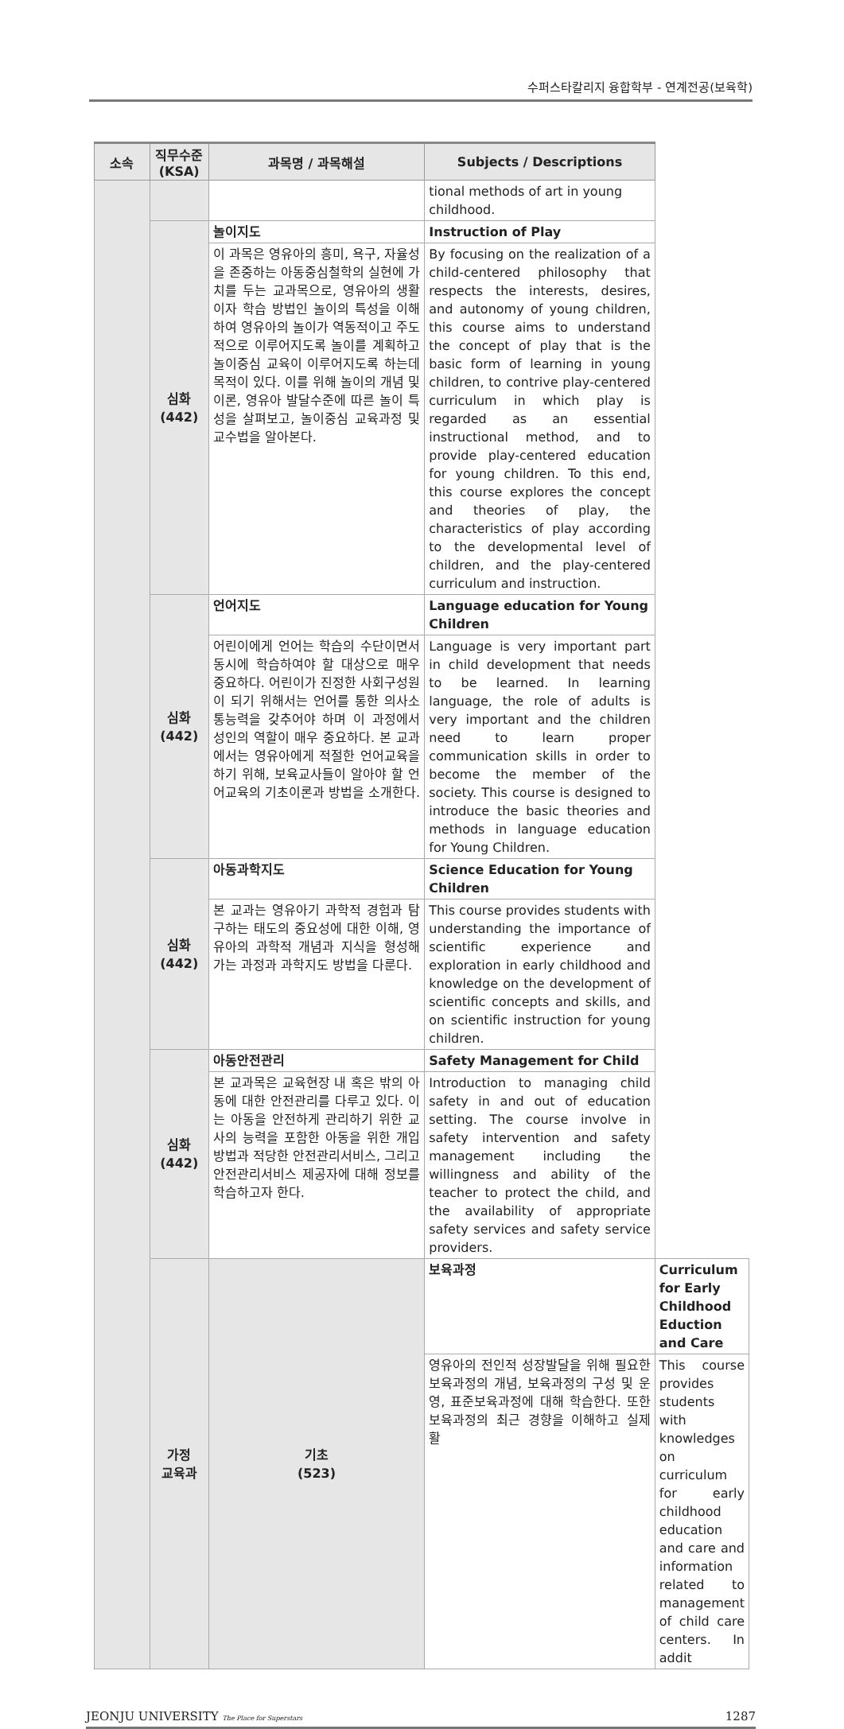수퍼스타칼리지 융합학부 - 연계전공(보육학)
| 소속 | 직무수준 (KSA) | 과목명 / 과목해설 | Subjects / Descriptions | |
| --- | --- | --- | --- | --- |
| | | | tional methods of art in young childhood. | |
| | 심화 (442) | 놀이지도 | Instruction of Play | |
| | | 이 과목은 영유아의 흥미, 욕구, 자율성을 존중하는 아동중심철학의 실현에 가치를 두는 교과목으로, 영유아의 생활이자 학습 방법인 놀이의 특성을 이해하여 영유아의 놀이가 역동적이고 주도적으로 이루어지도록 놀이를 계획하고 놀이중심 교육이 이루어지도록 하는데 목적이 있다. 이를 위해 놀이의 개념 및 이론, 영유아 발달수준에 따른 놀이 특성을 살펴보고, 놀이중심 교육과정 및 교수법을 알아본다. | By focusing on the realization of a child-centered philosophy that respects the interests, desires, and autonomy of young children, this course aims to understand the concept of play that is the basic form of learning in young children, to contrive play-centered curriculum in which play is regarded as an essential instructional method, and to provide play-centered education for young children. To this end, this course explores the concept and theories of play, the characteristics of play according to the developmental level of children, and the play-centered curriculum and instruction. | |
| | 심화 (442) | 언어지도 | Language education for Young Children | |
| | | 어린이에게 언어는 학습의 수단이면서 동시에 학습하여야 할 대상으로 매우 중요하다. 어린이가 진정한 사회구성원이 되기 위해서는 언어를 통한 의사소통능력을 갖추어야 하며 이 과정에서 성인의 역할이 매우 중요하다. 본 교과에서는 영유아에게 적절한 언어교육을 하기 위해, 보육교사들이 알아야 할 언어교육의 기초이론과 방법을 소개한다. | Language is very important part in child development that needs to be learned. In learning language, the role of adults is very important and the children need to learn proper communication skills in order to become the member of the society. This course is designed to introduce the basic theories and methods in language education for Young Children. | |
| | 심화 (442) | 아동과학지도 | Science Education for Young Children | |
| | | 본 교과는 영유아기 과학적 경험과 탐구하는 태도의 중요성에 대한 이해, 영유아의 과학적 개념과 지식을 형성해 가는 과정과 과학지도 방법을 다룬다. | This course provides students with understanding the importance of scientific experience and exploration in early childhood and knowledge on the development of scientific concepts and skills, and on scientific instruction for young children. | |
| | 심화 (442) | 아동안전관리 | Safety Management for Child | |
| | | 본 교과목은 교육현장 내 혹은 밖의 아동에 대한 안전관리를 다루고 있다. 이는 아동을 안전하게 관리하기 위한 교사의 능력을 포함한 아동을 위한 개입방법과 적당한 안전관리서비스, 그리고 안전관리서비스 제공자에 대해 정보를 학습하고자 한다. | Introduction to managing child safety in and out of education setting. The course involve in safety intervention and safety management including the willingness and ability of the teacher to protect the child, and the availability of appropriate safety services and safety service providers. | |
| | 가정 교육과 | 기초 (523) | 보육과정 | Curriculum for Early Childhood Eduction and Care |
| | | | 영유아의 전인적 성장발달을 위해 필요한 보육과정의 개념, 보육과정의 구성 및 운영, 표준보육과정에 대해 학습한다. 또한 보육과정의 최근 경향을 이해하고 실제 활 | This course provides students with knowledges on curriculum for early childhood education and care and information related to management of child care centers. In addit |
JEONJU UNIVERSITY The Place for Superstars 1287